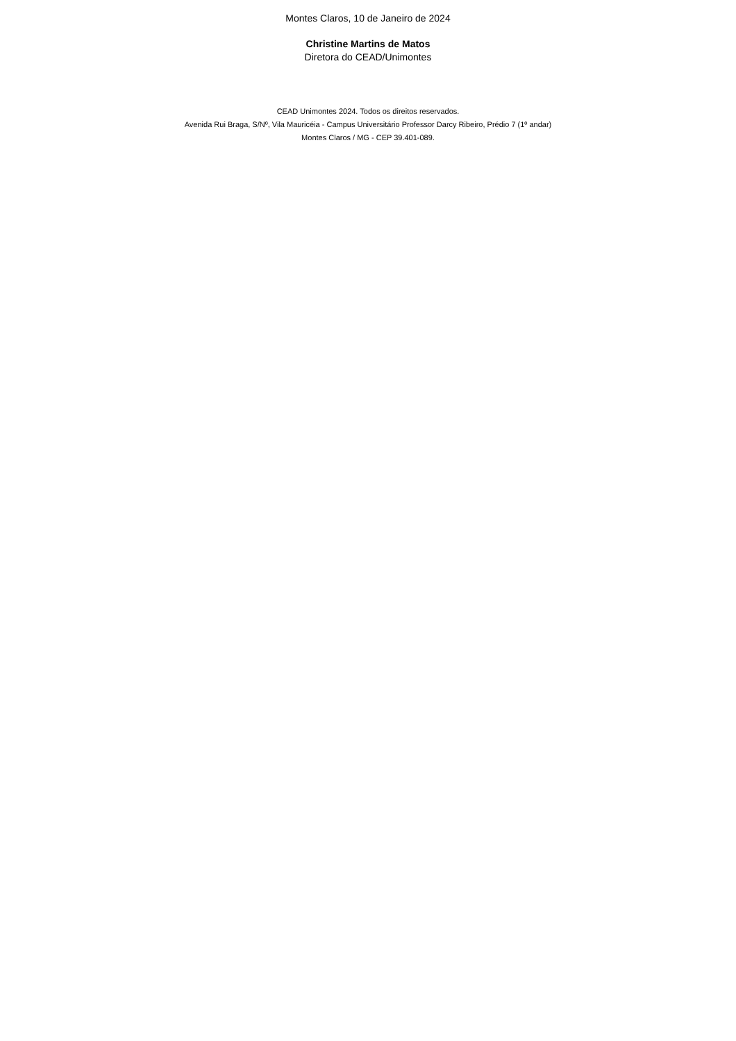Montes Claros, 10 de Janeiro de 2024
Christine Martins de Matos
Diretora do CEAD/Unimontes
CEAD Unimontes 2024. Todos os direitos reservados.
Avenida Rui Braga, S/Nº, Vila Mauricéia - Campus Universitário Professor Darcy Ribeiro, Prédio 7 (1º andar)
Montes Claros / MG - CEP 39.401-089.